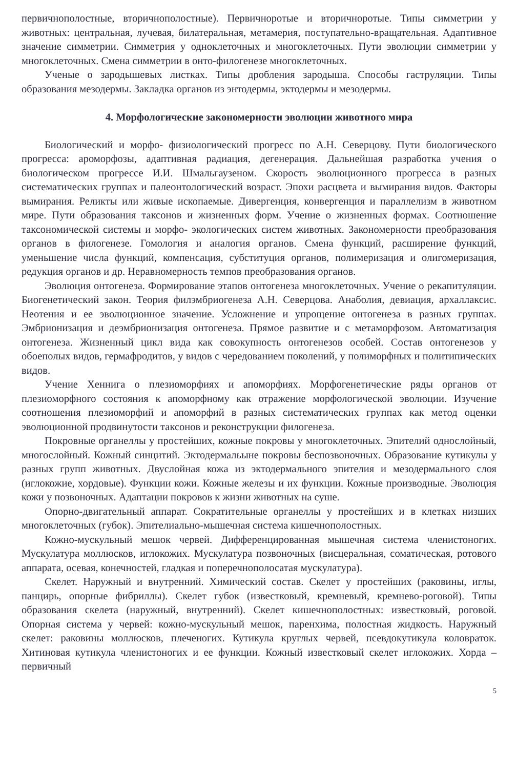первичнополостные, вторичнополостные). Первичноротые и вторичноротые. Типы симметрии у животных: центральная, лучевая, билатеральная, метамерия, поступательно-вращательная. Адаптивное значение симметрии. Симметрия у одноклеточных и многоклеточных. Пути эволюции симметрии у многоклеточных. Смена симметрии в онто-филогенезе многоклеточных.
Ученые о зародышевых листках. Типы дробления зародыша. Способы гаструляции. Типы образования мезодермы. Закладка органов из энтодермы, эктодермы и мезодермы.
4. Морфологические закономерности эволюции животного мира
Биологический и морфо- физиологический прогресс по А.Н. Северцову. Пути биологического прогресса: ароморфозы, адаптивная радиация, дегенерация. Дальнейшая разработка учения о биологическом прогрессе И.И. Шмальгаузеном. Скорость эволюционного прогресса в разных систематических группах и палеонтологический возраст. Эпохи расцвета и вымирания видов. Факторы вымирания. Реликты или живые ископаемые. Дивергенция, конвергенция и параллелизм в животном мире. Пути образования таксонов и жизненных форм. Учение о жизненных формах. Соотношение таксономической системы и морфо- экологических систем животных. Закономерности преобразования органов в филогенезе. Гомология и аналогия органов. Смена функций, расширение функций, уменьшение числа функций, компенсация, субституция органов, полимеризация и олигомеризация, редукция органов и др. Неравномерность темпов преобразования органов.
Эволюция онтогенеза. Формирование этапов онтогенеза многоклеточных. Учение о рекапитуляции. Биогенетический закон. Теория филэмбриогенеза А.Н. Северцова. Анаболия, девиация, архаллаксис. Неотения и ее эволюционное значение. Усложнение и упрощение онтогенеза в разных группах. Эмбрионизация и деэмбрионизация онтогенеза. Прямое развитие и с метаморфозом. Автоматизация онтогенеза. Жизненный цикл вида как совокупность онтогенезов особей. Состав онтогенезов у обоеполых видов, гермафродитов, у видов с чередованием поколений, у полиморфных и политипических видов.
Учение Хеннига о плезиоморфиях и апоморфиях. Морфогенетические ряды органов от плезиоморфного состояния к апоморфному как отражение морфологической эволюции. Изучение соотношения плезиоморфий и апоморфий в разных систематических группах как метод оценки эволюционной продвинутости таксонов и реконструкции филогенеза.
Покровные органеллы у простейших, кожные покровы у многоклеточных. Эпителий однослойный, многослойный. Кожный синцитий. Эктодермальыне покровы беспозвоночных. Образование кутикулы у разных групп животных. Двуслойная кожа из эктодермального эпителия и мезодермального слоя (иглокожие, хордовые). Функции кожи. Кожные железы и их функции. Кожные производные. Эволюция кожи у позвоночных. Адаптации покровов к жизни животных на суше.
Опорно-двигательный аппарат. Сократительные органеллы у простейших и в клетках низших многоклеточных (губок). Эпителиально-мышечная система кишечнополостных.
Кожно-мускульный мешок червей. Дифференцированная мышечная система членистоногих. Мускулатура моллюсков, иглокожих. Мускулатура позвоночных (висцеральная, соматическая, ротового аппарата, осевая, конечностей, гладкая и поперечнополосатая мускулатура).
Скелет. Наружный и внутренний. Химический состав. Скелет у простейших (раковины, иглы, панцирь, опорные фибриллы). Скелет губок (известковый, кремневый, кремнево-роговой). Типы образования скелета (наружный, внутренний). Скелет кишечнополостных: известковый, роговой. Опорная система у червей: кожно-мускульный мешок, паренхима, полостная жидкость. Наружный скелет: раковины моллюсков, плеченогих. Кутикула круглых червей, псевдокутикула коловраток. Хитиновая кутикула членистоногих и ее функции. Кожный известковый скелет иглокожих. Хорда – первичный
5